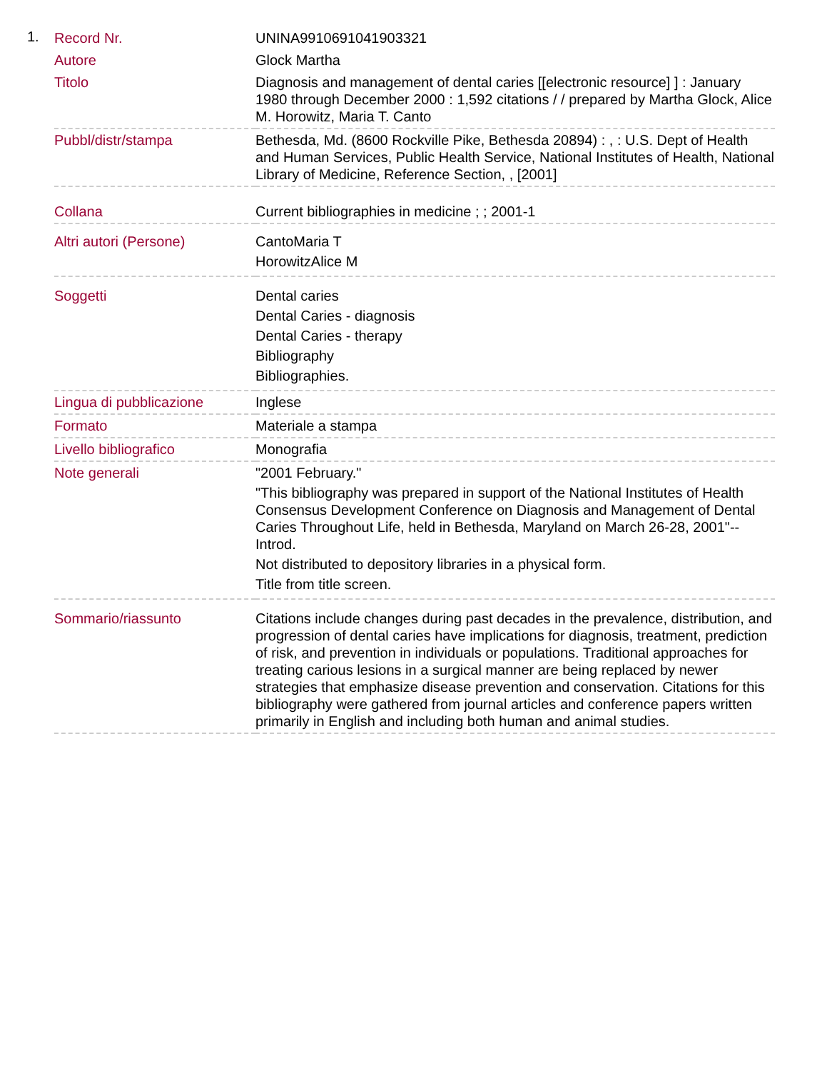1.
| Record Nr. | UNINA9910691041903321 |
| Autore | Glock Martha |
| Titolo | Diagnosis and management of dental caries [[electronic resource] ] : January 1980 through December 2000 : 1,592 citations / / prepared by Martha Glock, Alice M. Horowitz, Maria T. Canto |
| Pubbl/distr/stampa | Bethesda, Md. (8600 Rockville Pike, Bethesda 20894) : , : U.S. Dept of Health and Human Services, Public Health Service, National Institutes of Health, National Library of Medicine, Reference Section, , [2001] |
| Collana | Current bibliographies in medicine ; ; 2001-1 |
| Altri autori (Persone) | CantoMaria T HorowitzAlice M |
| Soggetti | Dental caries Dental Caries - diagnosis Dental Caries - therapy Bibliography Bibliographies. |
| Lingua di pubblicazione | Inglese |
| Formato | Materiale a stampa |
| Livello bibliografico | Monografia |
| Note generali | "2001 February." "This bibliography was prepared in support of the National Institutes of Health Consensus Development Conference on Diagnosis and Management of Dental Caries Throughout Life, held in Bethesda, Maryland on March 26-28, 2001"--Introd. Not distributed to depository libraries in a physical form. Title from title screen. |
| Sommario/riassunto | Citations include changes during past decades in the prevalence, distribution, and progression of dental caries have implications for diagnosis, treatment, prediction of risk, and prevention in individuals or populations. Traditional approaches for treating carious lesions in a surgical manner are being replaced by newer strategies that emphasize disease prevention and conservation. Citations for this bibliography were gathered from journal articles and conference papers written primarily in English and including both human and animal studies. |